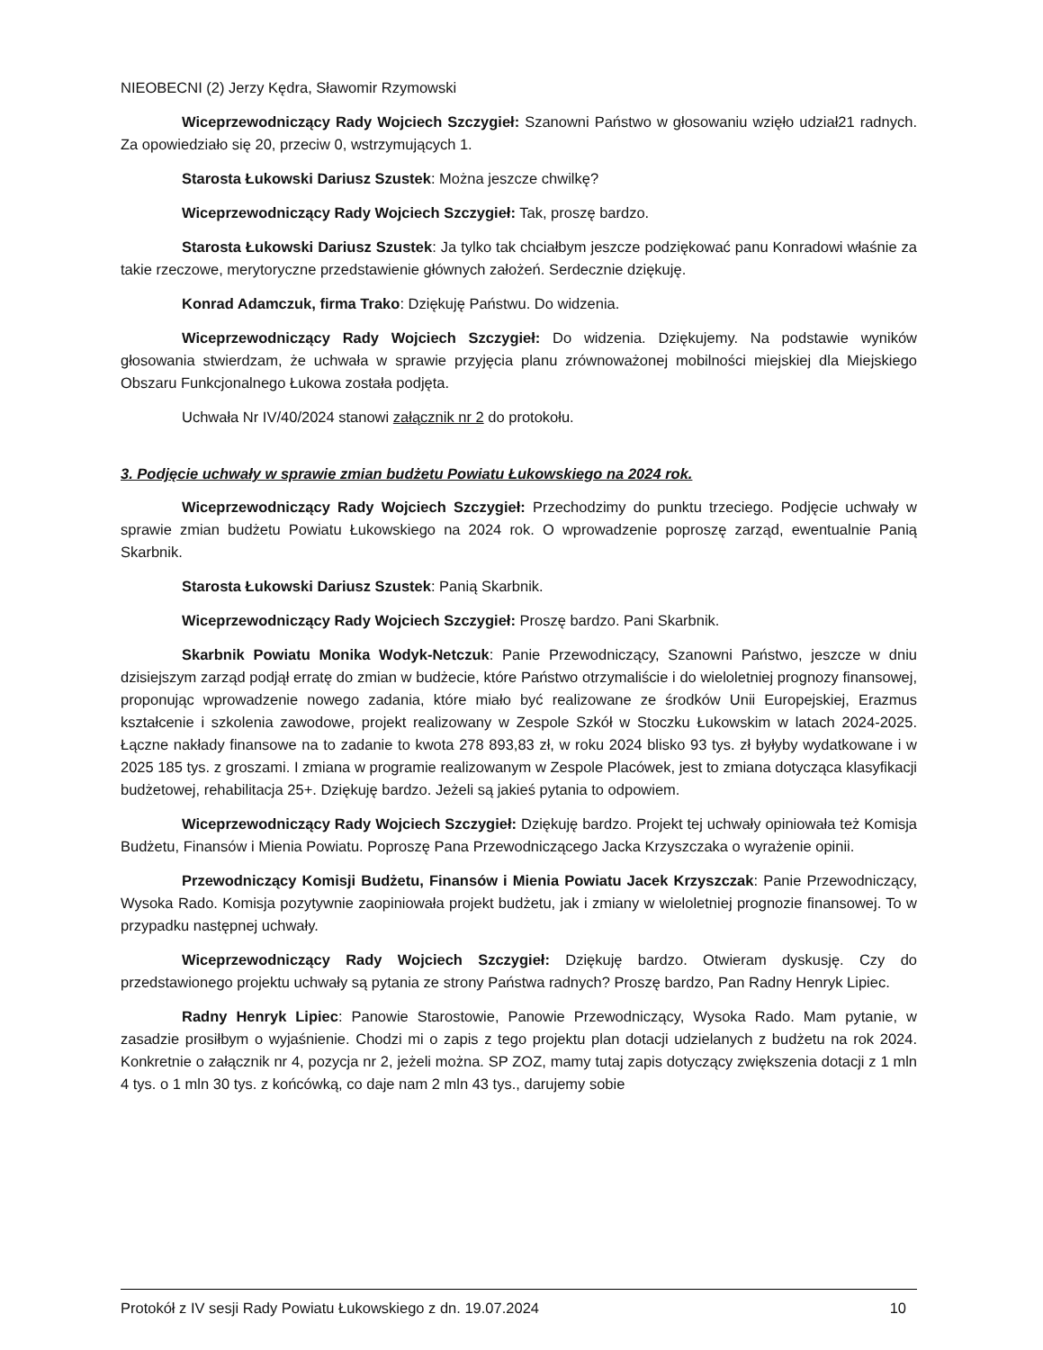NIEOBECNI (2) Jerzy Kędra, Sławomir Rzymowski
Wiceprzewodniczący Rady Wojciech Szczygieł: Szanowni Państwo w głosowaniu wzięło udział21 radnych. Za opowiedziało się 20, przeciw 0, wstrzymujących 1.
Starosta Łukowski Dariusz Szustek: Można jeszcze chwilkę?
Wiceprzewodniczący Rady Wojciech Szczygieł: Tak, proszę bardzo.
Starosta Łukowski Dariusz Szustek: Ja tylko tak chciałbym jeszcze podziękować panu Konradowi właśnie za takie rzeczowe, merytoryczne przedstawienie głównych założeń. Serdecznie dziękuję.
Konrad Adamczuk, firma Trako: Dziękuję Państwu. Do widzenia.
Wiceprzewodniczący Rady Wojciech Szczygieł: Do widzenia. Dziękujemy. Na podstawie wyników głosowania stwierdzam, że uchwała w sprawie przyjęcia planu zrównoważonej mobilności miejskiej dla Miejskiego Obszaru Funkcjonalnego Łukowa została podjęta.
Uchwała Nr IV/40/2024 stanowi załącznik nr 2 do protokołu.
3. Podjęcie uchwały w sprawie zmian budżetu Powiatu Łukowskiego na 2024 rok.
Wiceprzewodniczący Rady Wojciech Szczygieł: Przechodzimy do punktu trzeciego. Podjęcie uchwały w sprawie zmian budżetu Powiatu Łukowskiego na 2024 rok. O wprowadzenie poproszę zarząd, ewentualnie Panią Skarbnik.
Starosta Łukowski Dariusz Szustek: Panią Skarbnik.
Wiceprzewodniczący Rady Wojciech Szczygieł: Proszę bardzo. Pani Skarbnik.
Skarbnik Powiatu Monika Wodyk-Netczuk: Panie Przewodniczący, Szanowni Państwo, jeszcze w dniu dzisiejszym zarząd podjął erratę do zmian w budżecie, które Państwo otrzymaliście i do wieloletniej prognozy finansowej, proponując wprowadzenie nowego zadania, które miało być realizowane ze środków Unii Europejskiej, Erazmus kształcenie i szkolenia zawodowe, projekt realizowany w Zespole Szkół w Stoczku Łukowskim w latach 2024-2025. Łączne nakłady finansowe na to zadanie to kwota 278 893,83 zł, w roku 2024 blisko 93 tys. zł byłyby wydatkowane i w 2025 185 tys. z groszami. I zmiana w programie realizowanym w Zespole Placówek, jest to zmiana dotycząca klasyfikacji budżetowej, rehabilitacja 25+. Dziękuję bardzo. Jeżeli są jakieś pytania to odpowiem.
Wiceprzewodniczący Rady Wojciech Szczygieł: Dziękuję bardzo. Projekt tej uchwały opiniowała też Komisja Budżetu, Finansów i Mienia Powiatu. Poproszę Pana Przewodniczącego Jacka Krzyszczaka o wyrażenie opinii.
Przewodniczący Komisji Budżetu, Finansów i Mienia Powiatu Jacek Krzyszczak: Panie Przewodniczący, Wysoka Rado. Komisja pozytywnie zaopiniowała projekt budżetu, jak i zmiany w wieloletniej prognozie finansowej. To w przypadku następnej uchwały.
Wiceprzewodniczący Rady Wojciech Szczygieł: Dziękuję bardzo. Otwieram dyskusję. Czy do przedstawionego projektu uchwały są pytania ze strony Państwa radnych? Proszę bardzo, Pan Radny Henryk Lipiec.
Radny Henryk Lipiec: Panowie Starostowie, Panowie Przewodniczący, Wysoka Rado. Mam pytanie, w zasadzie prosiłbym o wyjaśnienie. Chodzi mi o zapis z tego projektu plan dotacji udzielanych z budżetu na rok 2024. Konkretnie o załącznik nr 4, pozycja nr 2, jeżeli można. SP ZOZ, mamy tutaj zapis dotyczący zwiększenia dotacji z 1 mln 4 tys. o 1 mln 30 tys. z końcówką, co daje nam 2 mln 43 tys., darujemy sobie
Protokół z IV sesji Rady Powiatu Łukowskiego z dn. 19.07.2024 10